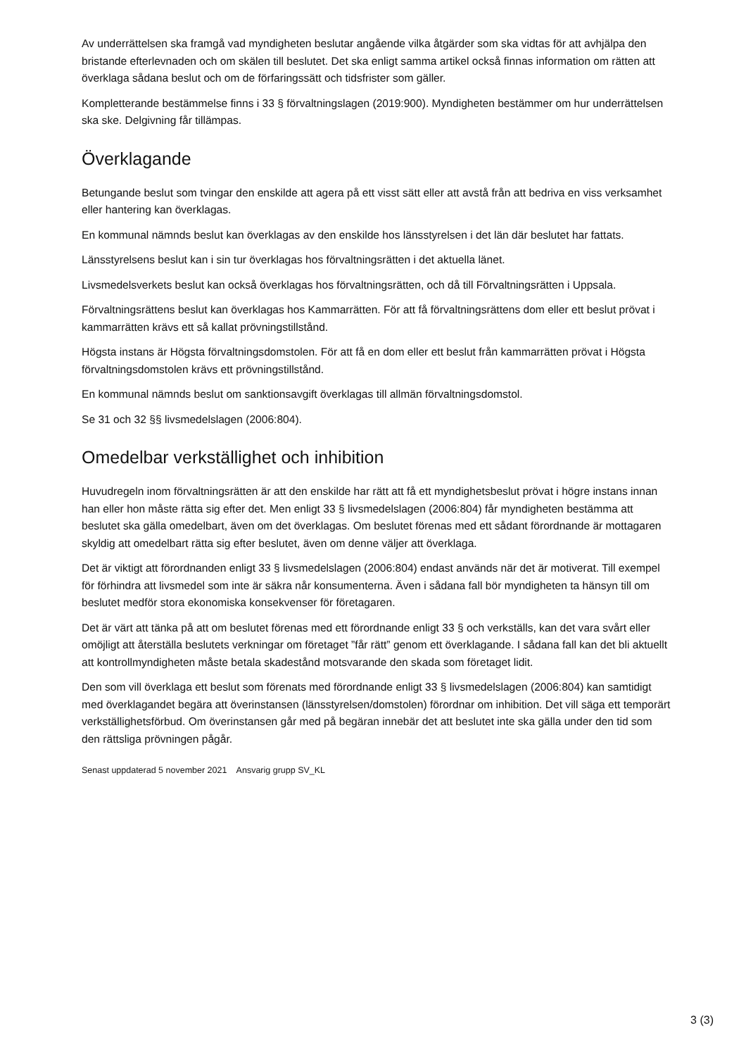Av underrättelsen ska framgå vad myndigheten beslutar angående vilka åtgärder som ska vidtas för att avhjälpa den bristande efterlevnaden och om skälen till beslutet. Det ska enligt samma artikel också finnas information om rätten att överklaga sådana beslut och om de förfaringssätt och tidsfrister som gäller.
Kompletterande bestämmelse finns i 33 § förvaltningslagen (2019:900). Myndigheten bestämmer om hur underrättelsen ska ske. Delgivning får tillämpas.
Överklagande
Betungande beslut som tvingar den enskilde att agera på ett visst sätt eller att avstå från att bedriva en viss verksamhet eller hantering kan överklagas.
En kommunal nämnds beslut kan överklagas av den enskilde hos länsstyrelsen i det län där beslutet har fattats.
Länsstyrelsens beslut kan i sin tur överklagas hos förvaltningsrätten i det aktuella länet.
Livsmedelsverkets beslut kan också överklagas hos förvaltningsrätten, och då till Förvaltningsrätten i Uppsala.
Förvaltningsrättens beslut kan överklagas hos Kammarrätten. För att få förvaltningsrättens dom eller ett beslut prövat i kammarrätten krävs ett så kallat prövningstillstånd.
Högsta instans är Högsta förvaltningsdomstolen. För att få en dom eller ett beslut från kammarrätten prövat i Högsta förvaltningsdomstolen krävs ett prövningstillstånd.
En kommunal nämnds beslut om sanktionsavgift överklagas till allmän förvaltningsdomstol.
Se 31 och 32 §§ livsmedelslagen (2006:804).
Omedelbar verkställighet och inhibition
Huvudregeln inom förvaltningsrätten är att den enskilde har rätt att få ett myndighetsbeslut prövat i högre instans innan han eller hon måste rätta sig efter det. Men enligt 33 § livsmedelslagen (2006:804) får myndigheten bestämma att beslutet ska gälla omedelbart, även om det överklagas. Om beslutet förenas med ett sådant förordnande är mottagaren skyldig att omedelbart rätta sig efter beslutet, även om denne väljer att överklaga.
Det är viktigt att förordnanden enligt 33 § livsmedelslagen (2006:804) endast används när det är motiverat. Till exempel för förhindra att livsmedel som inte är säkra når konsumenterna. Även i sådana fall bör myndigheten ta hänsyn till om beslutet medför stora ekonomiska konsekvenser för företagaren.
Det är värt att tänka på att om beslutet förenas med ett förordnande enligt 33 § och verkställs, kan det vara svårt eller omöjligt att återställa beslutets verkningar om företaget ”får rätt” genom ett överklagande. I sådana fall kan det bli aktuellt att kontrollmyndigheten måste betala skadestånd motsvarande den skada som företaget lidit.
Den som vill överklaga ett beslut som förenats med förordnande enligt 33 § livsmedelslagen (2006:804) kan samtidigt med överklagandet begära att överinstansen (länsstyrelsen/domstolen) förordnar om inhibition. Det vill säga ett temporärt verkställighetsförbud. Om överinstansen går med på begäran innebär det att beslutet inte ska gälla under den tid som den rättsliga prövningen pågår.
Senast uppdaterad 5 november 2021 Ansvarig grupp SV_KL
3 (3)